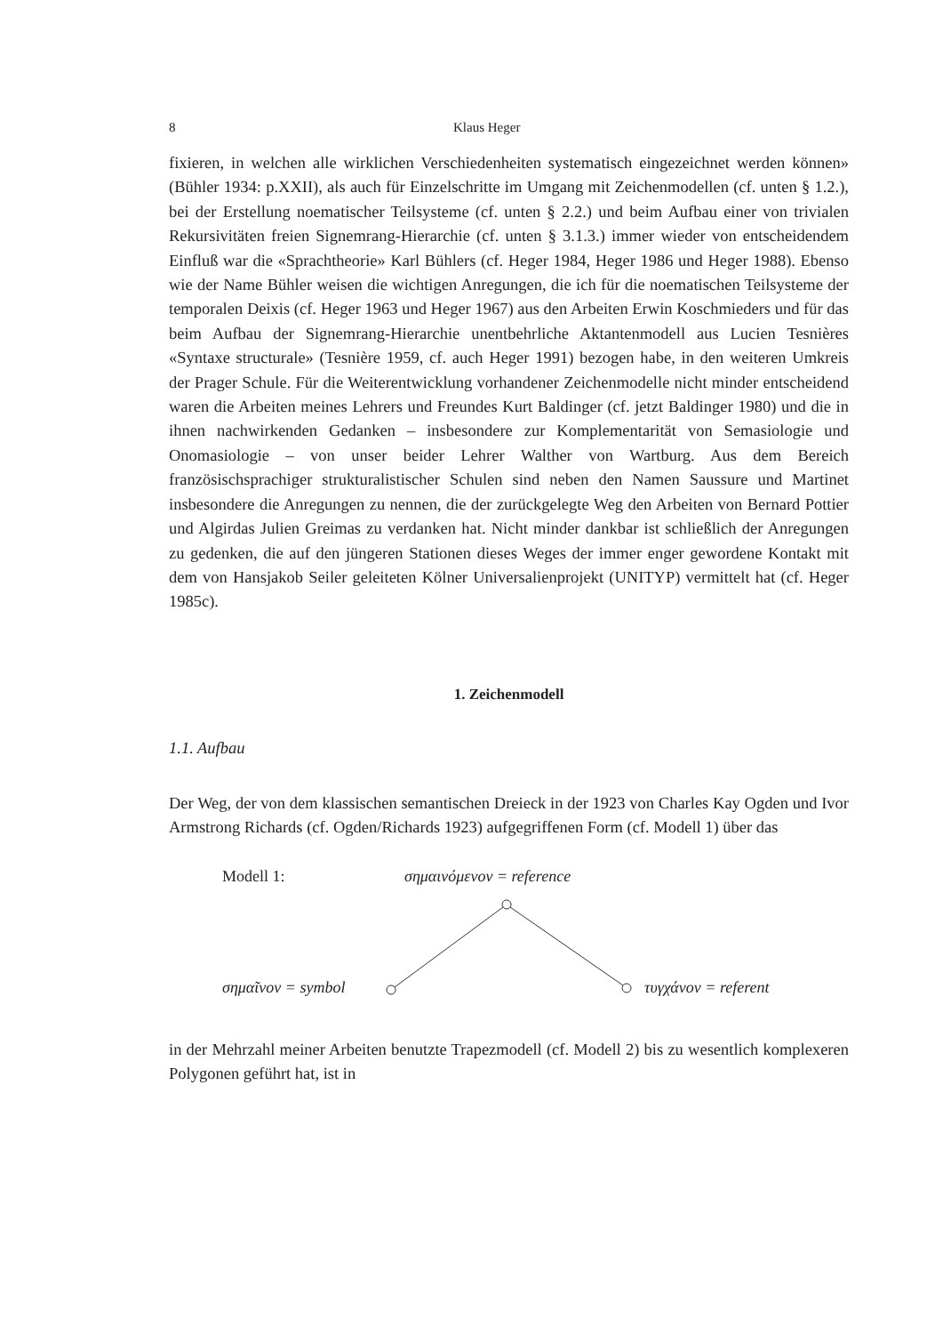8 Klaus Heger
fixieren, in welchen alle wirklichen Verschiedenheiten systematisch eingezeichnet werden können» (Bühler 1934: p.XXII), als auch für Einzelschritte im Umgang mit Zeichenmodellen (cf. unten § 1.2.), bei der Erstellung noematischer Teilsysteme (cf. unten § 2.2.) und beim Aufbau einer von trivialen Rekursivitäten freien Signemrang-Hierarchie (cf. unten § 3.1.3.) immer wieder von entscheidendem Einfluß war die «Sprachtheorie» Karl Bühlers (cf. Heger 1984, Heger 1986 und Heger 1988). Ebenso wie der Name Bühler weisen die wichtigen Anregungen, die ich für die noematischen Teilsysteme der temporalen Deixis (cf. Heger 1963 und Heger 1967) aus den Arbeiten Erwin Koschmieders und für das beim Aufbau der Signemrang-Hierarchie unentbehrliche Aktantenmodell aus Lucien Tesnières «Syntaxe structurale» (Tesnière 1959, cf. auch Heger 1991) bezogen habe, in den weiteren Umkreis der Prager Schule. Für die Weiterentwicklung vorhandener Zeichenmodelle nicht minder entscheidend waren die Arbeiten meines Lehrers und Freundes Kurt Baldinger (cf. jetzt Baldinger 1980) und die in ihnen nachwirkenden Gedanken – insbesondere zur Komplementarität von Semasiologie und Onomasiologie – von unser beider Lehrer Walther von Wartburg. Aus dem Bereich französischsprachiger strukturalistischer Schulen sind neben den Namen Saussure und Martinet insbesondere die Anregungen zu nennen, die der zurückgelegte Weg den Arbeiten von Bernard Pottier und Algirdas Julien Greimas zu verdanken hat. Nicht minder dankbar ist schließlich der Anregungen zu gedenken, die auf den jüngeren Stationen dieses Weges der immer enger gewordene Kontakt mit dem von Hansjakob Seiler geleiteten Kölner Universalienprojekt (UNITYP) vermittelt hat (cf. Heger 1985c).
1. Zeichenmodell
1.1. Aufbau
Der Weg, der von dem klassischen semantischen Dreieck in der 1923 von Charles Kay Ogden und Ivor Armstrong Richards (cf. Ogden/Richards 1923) aufgegriffenen Form (cf. Modell 1) über das
Modell 1: σημαινόμενον = reference
σημαῖνον = symbol τυγχάνον = referent
in der Mehrzahl meiner Arbeiten benutzte Trapezmodell (cf. Modell 2) bis zu wesentlich komplexeren Polygonen geführt hat, ist in